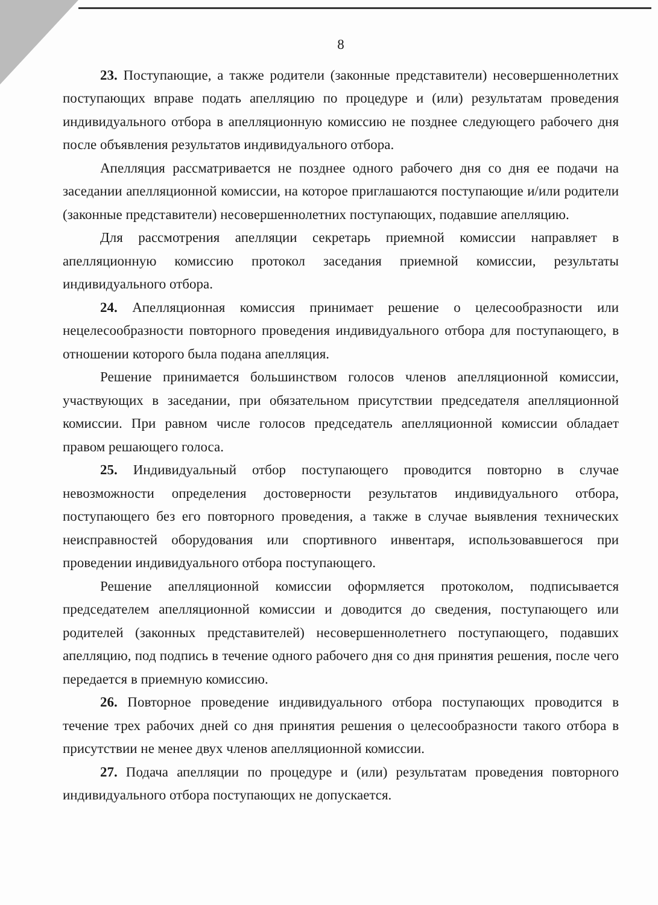8
23. Поступающие, а также родители (законные представители) несовершеннолетних поступающих вправе подать апелляцию по процедуре и (или) результатам проведения индивидуального отбора в апелляционную комиссию не позднее следующего рабочего дня после объявления результатов индивидуального отбора.
Апелляция рассматривается не позднее одного рабочего дня со дня ее подачи на заседании апелляционной комиссии, на которое приглашаются поступающие и/или родители (законные представители) несовершеннолетних поступающих, подавшие апелляцию.
Для рассмотрения апелляции секретарь приемной комиссии направляет в апелляционную комиссию протокол заседания приемной комиссии, результаты индивидуального отбора.
24. Апелляционная комиссия принимает решение о целесообразности или нецелесообразности повторного проведения индивидуального отбора для поступающего, в отношении которого была подана апелляция.
Решение принимается большинством голосов членов апелляционной комиссии, участвующих в заседании, при обязательном присутствии председателя апелляционной комиссии. При равном числе голосов председатель апелляционной комиссии обладает правом решающего голоса.
25. Индивидуальный отбор поступающего проводится повторно в случае невозможности определения достоверности результатов индивидуального отбора, поступающего без его повторного проведения, а также в случае выявления технических неисправностей оборудования или спортивного инвентаря, использовавшегося при проведении индивидуального отбора поступающего.
Решение апелляционной комиссии оформляется протоколом, подписывается председателем апелляционной комиссии и доводится до сведения, поступающего или родителей (законных представителей) несовершеннолетнего поступающего, подавших апелляцию, под подпись в течение одного рабочего дня со дня принятия решения, после чего передается в приемную комиссию.
26. Повторное проведение индивидуального отбора поступающих проводится в течение трех рабочих дней со дня принятия решения о целесообразности такого отбора в присутствии не менее двух членов апелляционной комиссии.
27. Подача апелляции по процедуре и (или) результатам проведения повторного индивидуального отбора поступающих не допускается.